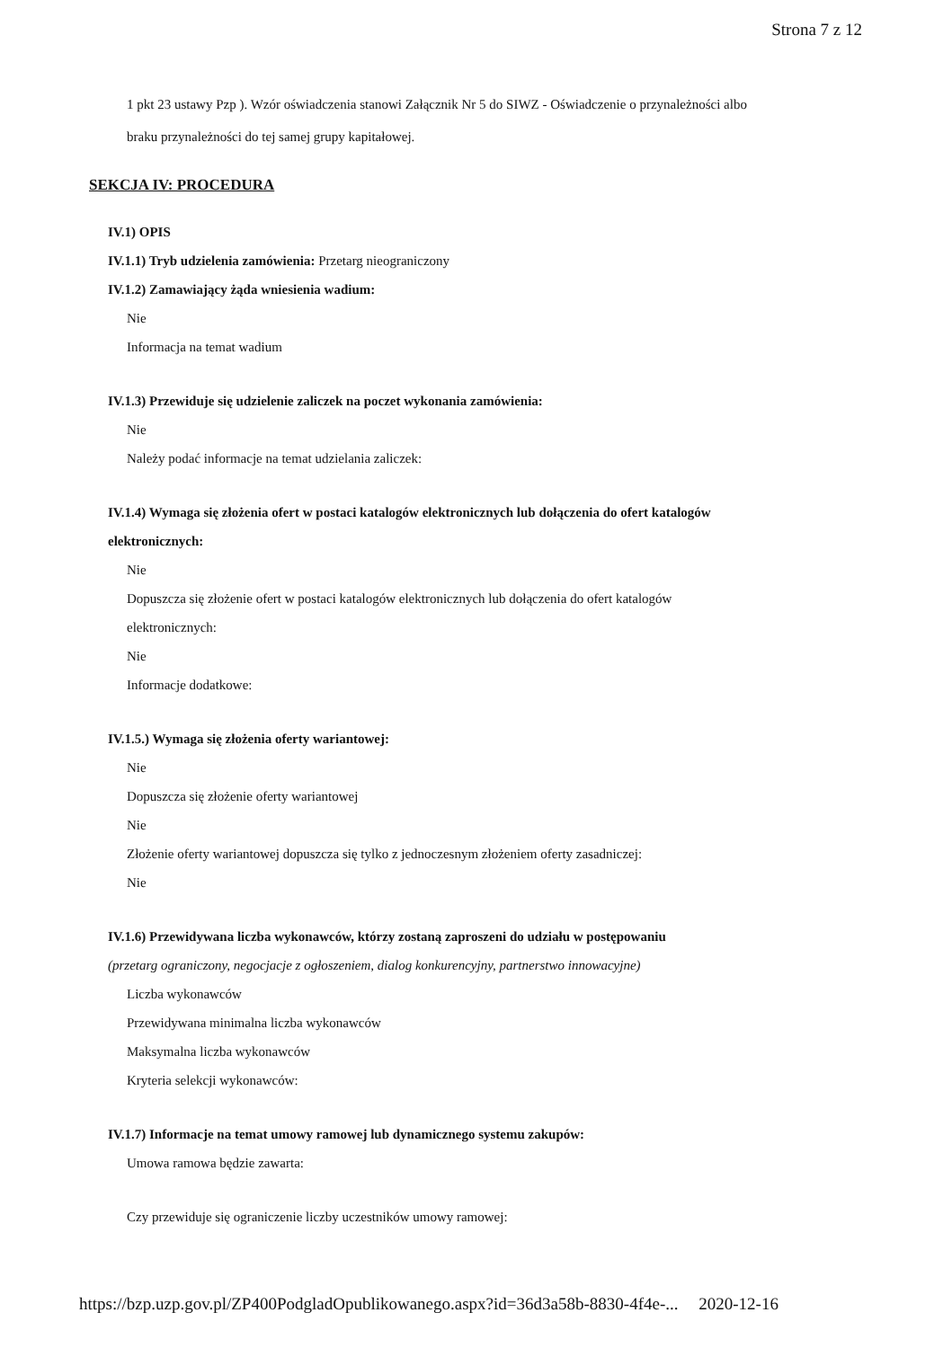Strona 7 z 12
1 pkt 23 ustawy Pzp ). Wzór oświadczenia stanowi Załącznik Nr 5 do SIWZ - Oświadczenie o przynależności albo
braku przynależności do tej samej grupy kapitałowej.
SEKCJA IV: PROCEDURA
IV.1) OPIS
IV.1.1) Tryb udzielenia zamówienia: Przetarg nieograniczony
IV.1.2) Zamawiający żąda wniesienia wadium:
Nie
Informacja na temat wadium
IV.1.3) Przewiduje się udzielenie zaliczek na poczet wykonania zamówienia:
Nie
Należy podać informacje na temat udzielania zaliczek:
IV.1.4) Wymaga się złożenia ofert w postaci katalogów elektronicznych lub dołączenia do ofert katalogów
elektronicznych:
Nie
Dopuszcza się złożenie ofert w postaci katalogów elektronicznych lub dołączenia do ofert katalogów
elektronicznych:
Nie
Informacje dodatkowe:
IV.1.5.) Wymaga się złożenia oferty wariantowej:
Nie
Dopuszcza się złożenie oferty wariantowej
Nie
Złożenie oferty wariantowej dopuszcza się tylko z jednoczesnym złożeniem oferty zasadniczej:
Nie
IV.1.6) Przewidywana liczba wykonawców, którzy zostaną zaproszeni do udziału w postępowaniu
(przetarg ograniczony, negocjacje z ogłoszeniem, dialog konkurencyjny, partnerstwo innowacyjne)
Liczba wykonawców
Przewidywana minimalna liczba wykonawców
Maksymalna liczba wykonawców
Kryteria selekcji wykonawców:
IV.1.7) Informacje na temat umowy ramowej lub dynamicznego systemu zakupów:
Umowa ramowa będzie zawarta:
Czy przewiduje się ograniczenie liczby uczestników umowy ramowej:
https://bzp.uzp.gov.pl/ZP400PodgladOpublikowanego.aspx?id=36d3a58b-8830-4f4e-... 2020-12-16